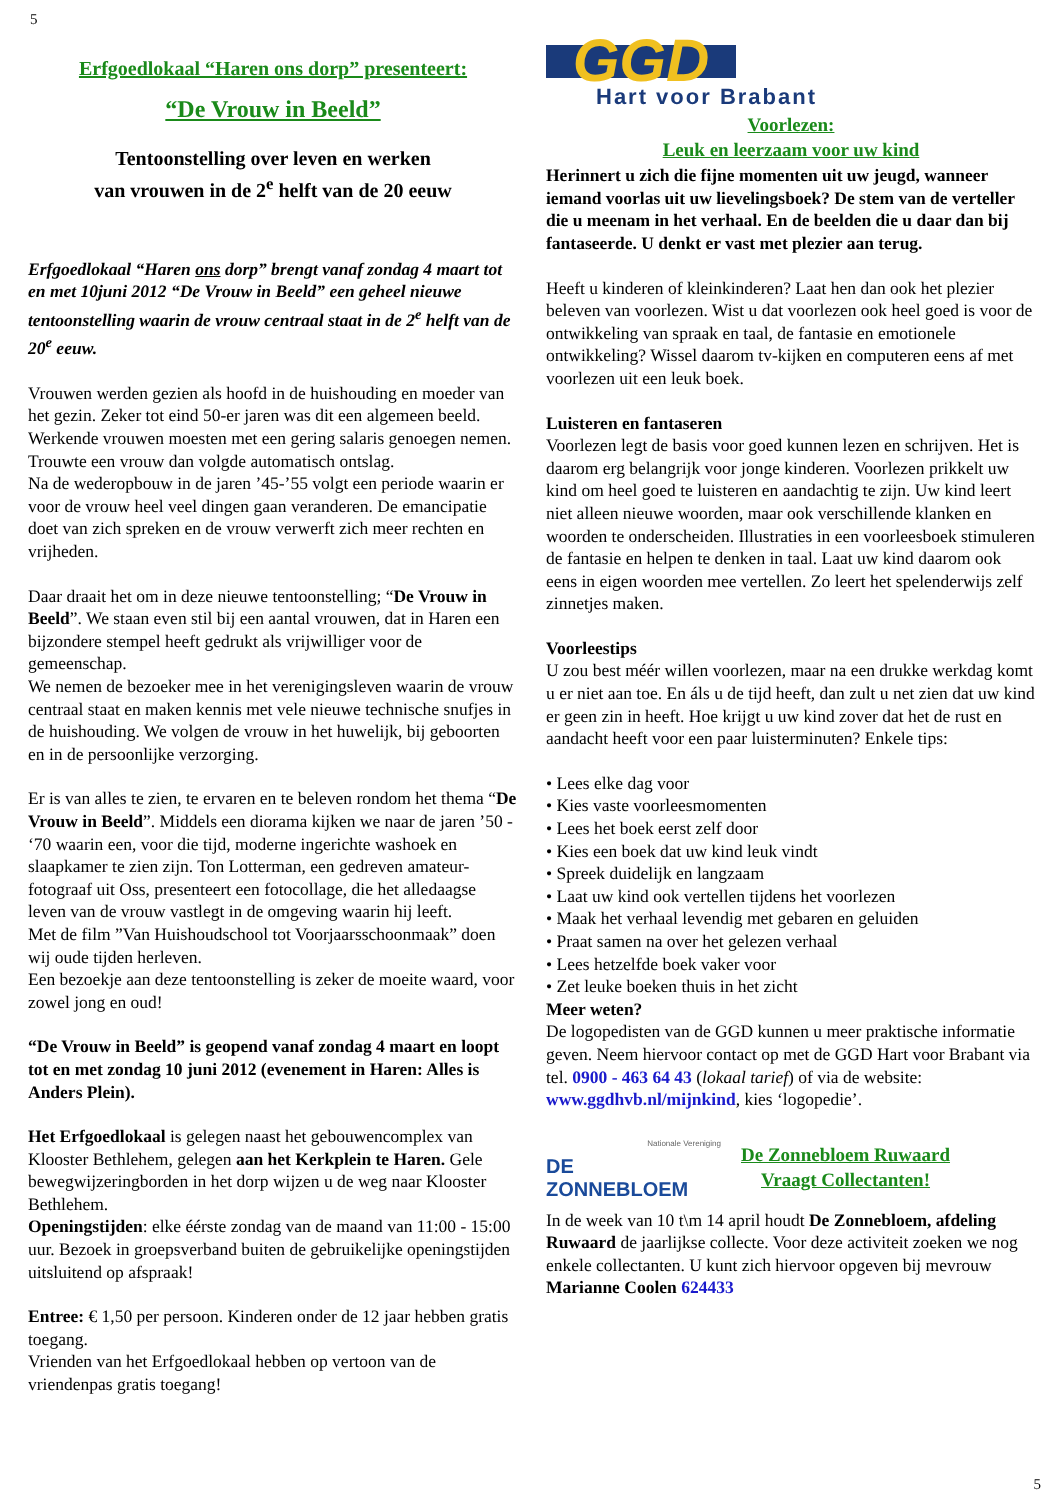5
Erfgoedlokaal “Haren ons dorp” presenteert:
“De Vrouw in Beeld”
Tentoonstelling over leven en werken
van vrouwen in de 2<sup>e</sup> helft van de 20 eeuw
Erfgoedlokaal “Haren ons dorp” brengt vanaf zondag 4 maart tot en met 10juni 2012 “De Vrouw in Beeld” een geheel nieuwe tentoonstelling waarin de vrouw centraal staat in de 2<sup>e</sup> helft van de 20<sup>e</sup> eeuw.
Vrouwen werden gezien als hoofd in de huishouding en moeder van het gezin. Zeker tot eind 50-er jaren was dit een algemeen beeld. Werkende vrouwen moesten met een gering salaris genoegen nemen. Trouwte een vrouw dan volgde automatisch ontslag.
Na de wederopbouw in de jaren ’45-’55 volgt een periode waarin er voor de vrouw heel veel dingen gaan veranderen. De emancipatie doet van zich spreken en de vrouw verwerft zich meer rechten en vrijheden.
Daar draait het om in deze nieuwe tentoonstelling; “De Vrouw in Beeld”. We staan even stil bij een aantal vrouwen, dat in Haren een bijzondere stempel heeft gedrukt als vrijwilliger voor de gemeenschap.
We nemen de bezoeker mee in het verenigingsleven waarin de vrouw centraal staat en maken kennis met vele nieuwe technische snufjes in de huishouding. We volgen de vrouw in het huwelijk, bij geboorten en in de persoonlijke verzorging.
Er is van alles te zien, te ervaren en te beleven rondom het thema “De Vrouw in Beeld”. Middels een diorama kijken we naar de jaren ’50 - ‘70 waarin een, voor die tijd, moderne ingerichte washoek en slaapkamer te zien zijn. Ton Lotterman, een gedreven amateur-fotograaf uit Oss, presenteert een fotocollage, die het alledaagse leven van de vrouw vastlegt in de omgeving waarin hij leeft.
Met de film ”Van Huishoudschool tot Voorjaarsschoonmaak” doen wij oude tijden herleven.
Een bezoekje aan deze tentoonstelling is zeker de moeite waard, voor zowel jong en oud!
“De Vrouw in Beeld” is geopend vanaf zondag 4 maart en loopt tot en met zondag 10 juni 2012 (evenement in Haren: Alles is Anders Plein).
Het Erfgoedlokaal is gelegen naast het gebouwencomplex van Klooster Bethlehem, gelegen aan het Kerkplein te Haren. Gele bewegwijzeringborden in het dorp wijzen u de weg naar Klooster Bethlehem.
Openingstijden: elke éérste zondag van de maand van 11:00 - 15:00 uur. Bezoek in groepsverband buiten de gebruikelijke openingstijden uitsluitend op afspraak!
Entree: € 1,50 per persoon. Kinderen onder de 12 jaar hebben gratis toegang.
Vrienden van het Erfgoedlokaal hebben op vertoon van de vriendenpas gratis toegang!
GGD
Hart voor Brabant
Voorlezen:
Leuk en leerzaam voor uw kind
Herinnert u zich die fijne momenten uit uw jeugd, wanneer iemand voorlas uit uw lievelingsboek? De stem van de verteller die u meenam in het verhaal. En de beelden die u daar dan bij fantaseerde. U denkt er vast met plezier aan terug.
Heeft u kinderen of kleinkinderen? Laat hen dan ook het plezier beleven van voorlezen. Wist u dat voorlezen ook heel goed is voor de ontwikkeling van spraak en taal, de fantasie en emotionele ontwikkeling? Wissel daarom tv-kijken en computeren eens af met voorlezen uit een leuk boek.
Luisteren en fantaseren
Voorlezen legt de basis voor goed kunnen lezen en schrijven. Het is daarom erg belangrijk voor jonge kinderen. Voorlezen prikkelt uw kind om heel goed te luisteren en aandachtig te zijn. Uw kind leert niet alleen nieuwe woorden, maar ook verschillende klanken en woorden te onderscheiden. Illustraties in een voorleesboek stimuleren de fantasie en helpen te denken in taal. Laat uw kind daarom ook eens in eigen woorden mee vertellen. Zo leert het spelenderwijs zelf zinnetjes maken.
Voorleestips
U zou best méér willen voorlezen, maar na een drukke werkdag komt u er niet aan toe. En áls u de tijd heeft, dan zult u net zien dat uw kind er geen zin in heeft. Hoe krijgt u uw kind zover dat het de rust en aandacht heeft voor een paar luisterminuten? Enkele tips:
• Lees elke dag voor
• Kies vaste voorleesmomenten
• Lees het boek eerst zelf door
• Kies een boek dat uw kind leuk vindt
• Spreek duidelijk en langzaam
• Laat uw kind ook vertellen tijdens het voorlezen
• Maak het verhaal levendig met gebaren en geluiden
• Praat samen na over het gelezen verhaal
• Lees hetzelfde boek vaker voor
• Zet leuke boeken thuis in het zicht
Meer weten?
De logopedisten van de GGD kunnen u meer praktische informatie geven. Neem hiervoor contact op met de GGD Hart voor Brabant via tel. 0900 - 463 64 43 (lokaal tarief) of via de website: www.ggdhvb.nl/mijnkind, kies ‘logopedie’.
Nationale Vereniging
DE ZONNEBLOEM
De Zonnebloem Ruwaard
Vraagt Collectanten!
In de week van 10 t\m 14 april houdt De Zonnebloem, afdeling Ruwaard de jaarlijkse collecte. Voor deze activiteit zoeken we nog enkele collectanten. U kunt zich hiervoor opgeven bij mevrouw Marianne Coolen 624433
5